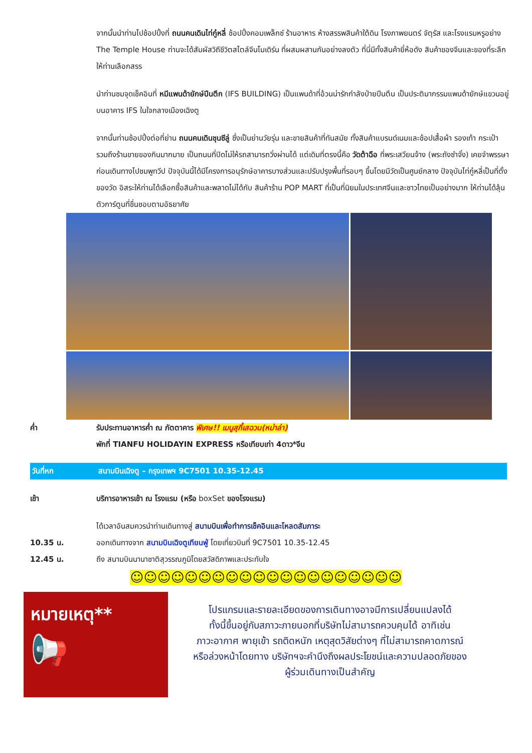จากนั้นนำท่านไปช้อปปิ้งที่ ถนนคนเดินไท่กู๋หลี่ ช้อปปิ้งคอมเพล็กซ์ ร้านอาหาร ห้างสรรพสินค้าใต้ดิน โรงภาพยนตร์ จัตุรัส และโรงแรมหรูอย่าง The Temple House ท่านจะได้สัมผัสวิถีชีวิตสไตล์จีนโมเดิร์น ที่ผสมผสานกันอย่างลงตัว ที่นี่มีทั้งสินค้ายี่ห้อดัง สินค้าของจีนและของที่ระลึกให้ท่านเลือกสรร
นำท่านชมจุดเช็คอินที่ หมีแพนด้ายักษ์ปีนตึก (IFS BUILDING) เป็นแพนด้าที่อ้วนน่ารักกำลังป่ายปีนตึน เป็นประติมากรรมแพนด้ายักษ์แขวนอยู่บนอาคาร IFS ในใจกลางเมืองเฉิงตู
จากนั้นท่านช้อปปิ้งต่อที่ย่าน ถนนคนเดินชุนซีลู่ ซึ่งเป็นย่านวัยรุ่น และขายสินค้าที่ทันสมัย ทั้งสินค้าแบรนด์เนมและช้อปเสื้อผ้า รองเท้า กระเป๋า รวมถึงร้านขายของกินมากมาย เป็นถนนที่ปิดไม่ให้รถสามารถวิ่งผ่านได้ แต่เดิมที่ตรงนี้คือ วัดต้าฉือ ที่พระเสวียนจ้าง (พระถังซำจั๋ง) เคยจำพรรษาก่อนเดินทางไปชมพูทวีป ปัจจุบันนี้ได้มีโครงการอนุรักษ์อาคารบางส่วนและปรับปรุงพื้นที่รอบๆ ขึ้นโดยมีวัดเป็นศูนย์กลาง ปัจจุบันไท่กู๋หลี่เป็นที่ตั้งของวัด อิสระให้ท่านได้เลือกซื้อสินค้าและพลาดไม่ได้กับ สินค้าร้าน POP MART ที่เป็นที่นิยมในประเทศจีนและชาวไทยเป็นอย่างมาก ให้ท่านได้ลุ้นตัวการ์ตูนที่ชื่นชอบตามอัธยาศัย
ค่ำ รับประทานอาหารค่ำ ณ ภัตตาคาร พิเศษ!! เมนูสุกี้เสฉวน(หม่าล่า)
พักที่ TIANFU HOLIDAYIN EXPRESS หรือเทียบเท่า 4ดาว*จีน
วันที่หก สนามบินเฉิงตู – กรุงเทพฯ 9C7501 10.35-12.45
เช้า บริการอาหารเช้า ณ โรงแรม (หรือ boxSet ของโรงแรม)
ได้เวลาอันสมควรนำท่านเดินทางสู่ สนามบินเพื่อทำการเช็คอินและโหลดสัมภาระ
10.35 น. ออกเดินทางจาก สนามบินเฉิงตูเทียนฟู่ โดยเที่ยวบินที่ 9C7501 10.35-12.45
12.45 น. ถึง สนามบินนานาชาติสุวรรณภูมิโดยสวัสดิภาพและประทับใจ
☺☺☺☺☺☺☺☺☺☺☺☺☺☺☺☺☺☺☺☺
หมายเหตุ**
📢
โปรแกรมและรายละเอียดของการเดินทางอาจมีการเปลี่ยนแปลงได้
ทั้งนี้ขึ้นอยู่กับสภาวะภายนอกที่บริษัทไม่สามารถควบคุมได้ อาทิเช่น
ภาวะอากาศ พายุเข้า รถติดหนัก เหตุสุดวิสัยต่างๆ ที่ไม่สามารถคาดการณ์
หรือล่วงหน้าโดยทาง บริษัทฯจะคำนึงถึงผลประโยชน์และความปลอดภัยของ
ผู้ร่วมเดินทางเป็นสำคัญ